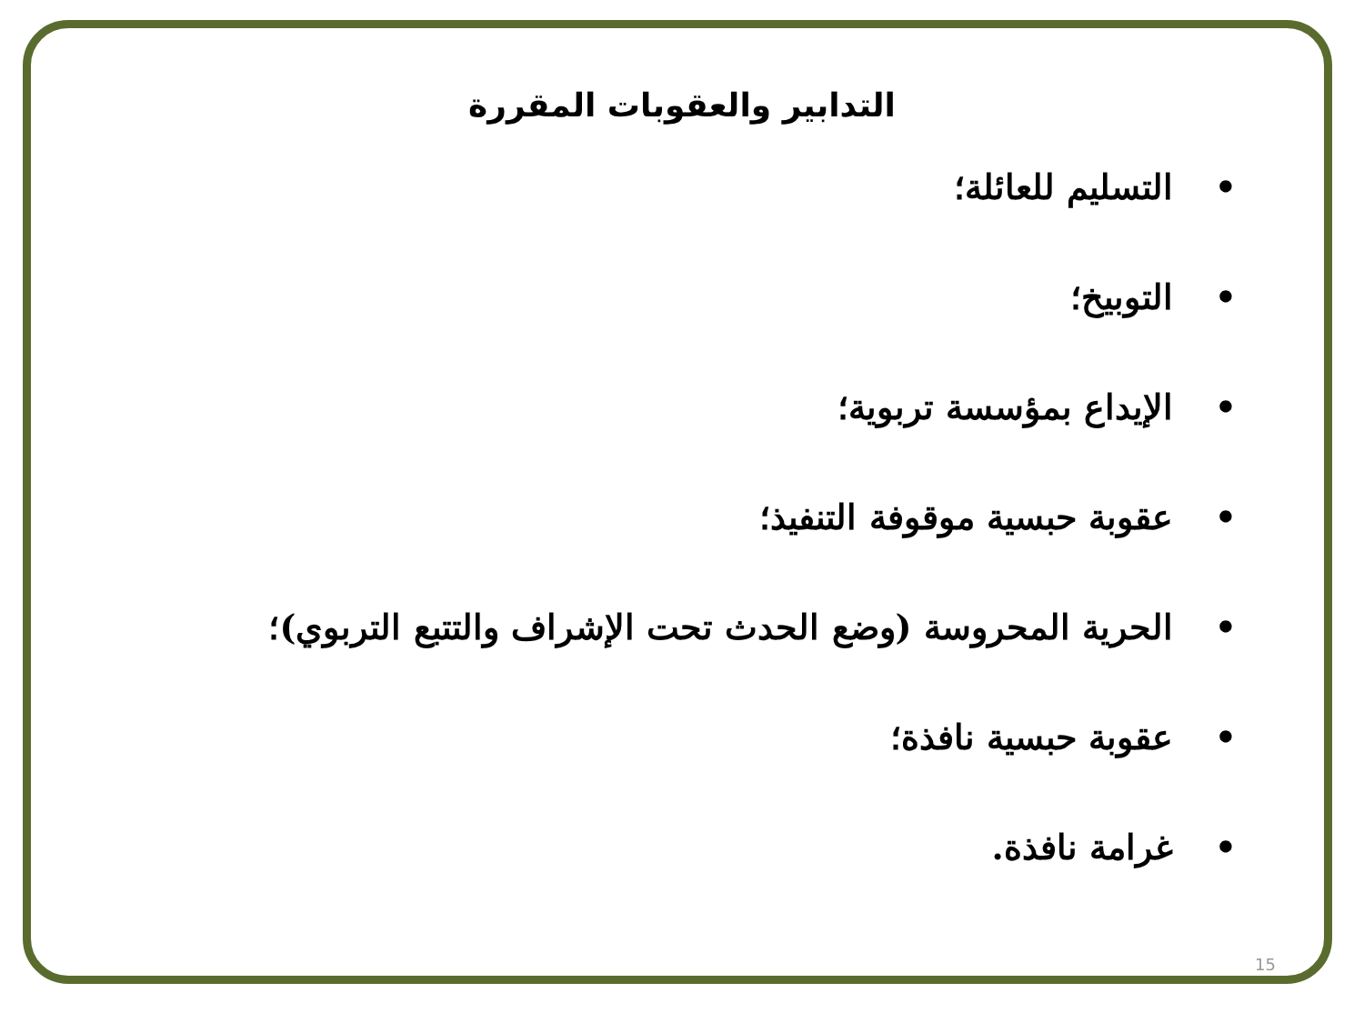التدابير والعقوبات المقررة
• التسليم للعائلة؛
• التوبيخ؛
• الإيداع بمؤسسة تربوية؛
• عقوبة حبسية موقوفة التنفيذ؛
• الحرية المحروسة (وضع الحدث تحت الإشراف والتتبع التربوي)؛
• عقوبة حبسية نافذة؛
• غرامة نافذة.
15